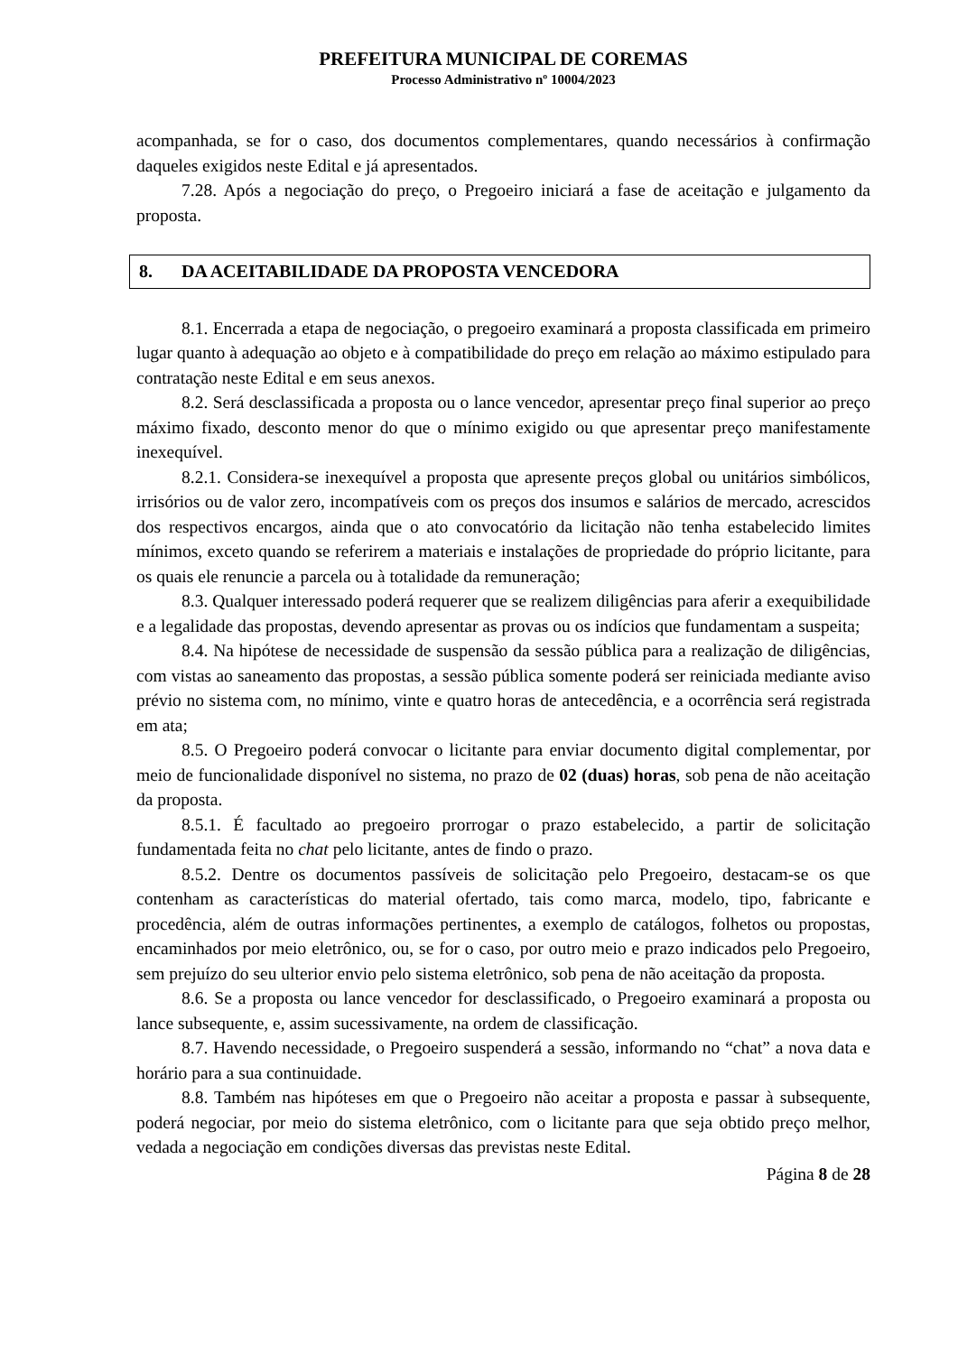PREFEITURA MUNICIPAL DE COREMAS
Processo Administrativo nº 10004/2023
acompanhada, se for o caso, dos documentos complementares, quando necessários à confirmação daqueles exigidos neste Edital e já apresentados.
7.28. Após a negociação do preço, o Pregoeiro iniciará a fase de aceitação e julgamento da proposta.
8. DA ACEITABILIDADE DA PROPOSTA VENCEDORA
8.1. Encerrada a etapa de negociação, o pregoeiro examinará a proposta classificada em primeiro lugar quanto à adequação ao objeto e à compatibilidade do preço em relação ao máximo estipulado para contratação neste Edital e em seus anexos.
8.2. Será desclassificada a proposta ou o lance vencedor, apresentar preço final superior ao preço máximo fixado, desconto menor do que o mínimo exigido ou que apresentar preço manifestamente inexequível.
8.2.1. Considera-se inexequível a proposta que apresente preços global ou unitários simbólicos, irrisórios ou de valor zero, incompatíveis com os preços dos insumos e salários de mercado, acrescidos dos respectivos encargos, ainda que o ato convocatório da licitação não tenha estabelecido limites mínimos, exceto quando se referirem a materiais e instalações de propriedade do próprio licitante, para os quais ele renuncie a parcela ou à totalidade da remuneração;
8.3. Qualquer interessado poderá requerer que se realizem diligências para aferir a exequibilidade e a legalidade das propostas, devendo apresentar as provas ou os indícios que fundamentam a suspeita;
8.4. Na hipótese de necessidade de suspensão da sessão pública para a realização de diligências, com vistas ao saneamento das propostas, a sessão pública somente poderá ser reiniciada mediante aviso prévio no sistema com, no mínimo, vinte e quatro horas de antecedência, e a ocorrência será registrada em ata;
8.5. O Pregoeiro poderá convocar o licitante para enviar documento digital complementar, por meio de funcionalidade disponível no sistema, no prazo de 02 (duas) horas, sob pena de não aceitação da proposta.
8.5.1. É facultado ao pregoeiro prorrogar o prazo estabelecido, a partir de solicitação fundamentada feita no chat pelo licitante, antes de findo o prazo.
8.5.2. Dentre os documentos passíveis de solicitação pelo Pregoeiro, destacam-se os que contenham as características do material ofertado, tais como marca, modelo, tipo, fabricante e procedência, além de outras informações pertinentes, a exemplo de catálogos, folhetos ou propostas, encaminhados por meio eletrônico, ou, se for o caso, por outro meio e prazo indicados pelo Pregoeiro, sem prejuízo do seu ulterior envio pelo sistema eletrônico, sob pena de não aceitação da proposta.
8.6. Se a proposta ou lance vencedor for desclassificado, o Pregoeiro examinará a proposta ou lance subsequente, e, assim sucessivamente, na ordem de classificação.
8.7. Havendo necessidade, o Pregoeiro suspenderá a sessão, informando no “chat” a nova data e horário para a sua continuidade.
8.8. Também nas hipóteses em que o Pregoeiro não aceitar a proposta e passar à subsequente, poderá negociar, por meio do sistema eletrônico, com o licitante para que seja obtido preço melhor, vedada a negociação em condições diversas das previstas neste Edital.
Página 8 de 28